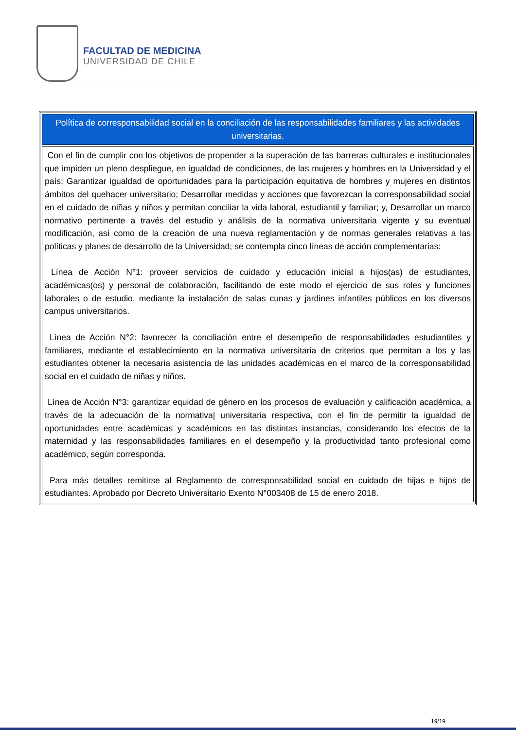FACULTAD DE MEDICINA
UNIVERSIDAD DE CHILE
| Política de corresponsabilidad social en la conciliación de las responsabilidades familiares y las actividades universitarias. |
| --- |
| Con el fin de cumplir con los objetivos de propender a la superación de las barreras culturales e institucionales que impiden un pleno despliegue, en igualdad de condiciones, de las mujeres y hombres en la Universidad y el país; Garantizar igualdad de oportunidades para la participación equitativa de hombres y mujeres en distintos ámbitos del quehacer universitario; Desarrollar medidas y acciones que favorezcan la corresponsabilidad social en el cuidado de niñas y niños y permitan conciliar la vida laboral, estudiantil y familiar; y, Desarrollar un marco normativo pertinente a través del estudio y análisis de la normativa universitaria vigente y su eventual modificación, así como de la creación de una nueva reglamentación y de normas generales relativas a las políticas y planes de desarrollo de la Universidad; se contempla cinco líneas de acción complementarias: Línea de Acción N°1: proveer servicios de cuidado y educación inicial a hijos(as) de estudiantes, académicas(os) y personal de colaboración, facilitando de este modo el ejercicio de sus roles y funciones laborales o de estudio, mediante la instalación de salas cunas y jardines infantiles públicos en los diversos campus universitarios. Línea de Acción N°2: favorecer la conciliación entre el desempeño de responsabilidades estudiantiles y familiares, mediante el establecimiento en la normativa universitaria de criterios que permitan a los y las estudiantes obtener la necesaria asistencia de las unidades académicas en el marco de la corresponsabilidad social en el cuidado de niñas y niños. Línea de Acción N°3: garantizar equidad de género en los procesos de evaluación y calificación académica, a través de la adecuación de la normativa/ universitaria respectiva, con el fin de permitir la igualdad de oportunidades entre académicas y académicos en las distintas instancias, considerando los efectos de la maternidad y las responsabilidades familiares en el desempeño y la productividad tanto profesional como académico, según corresponda. Para más detalles remitirse al Reglamento de corresponsabilidad social en cuidado de hijas e hijos de estudiantes. Aprobado por Decreto Universitario Exento N°003408 de 15 de enero 2018. |
19/19